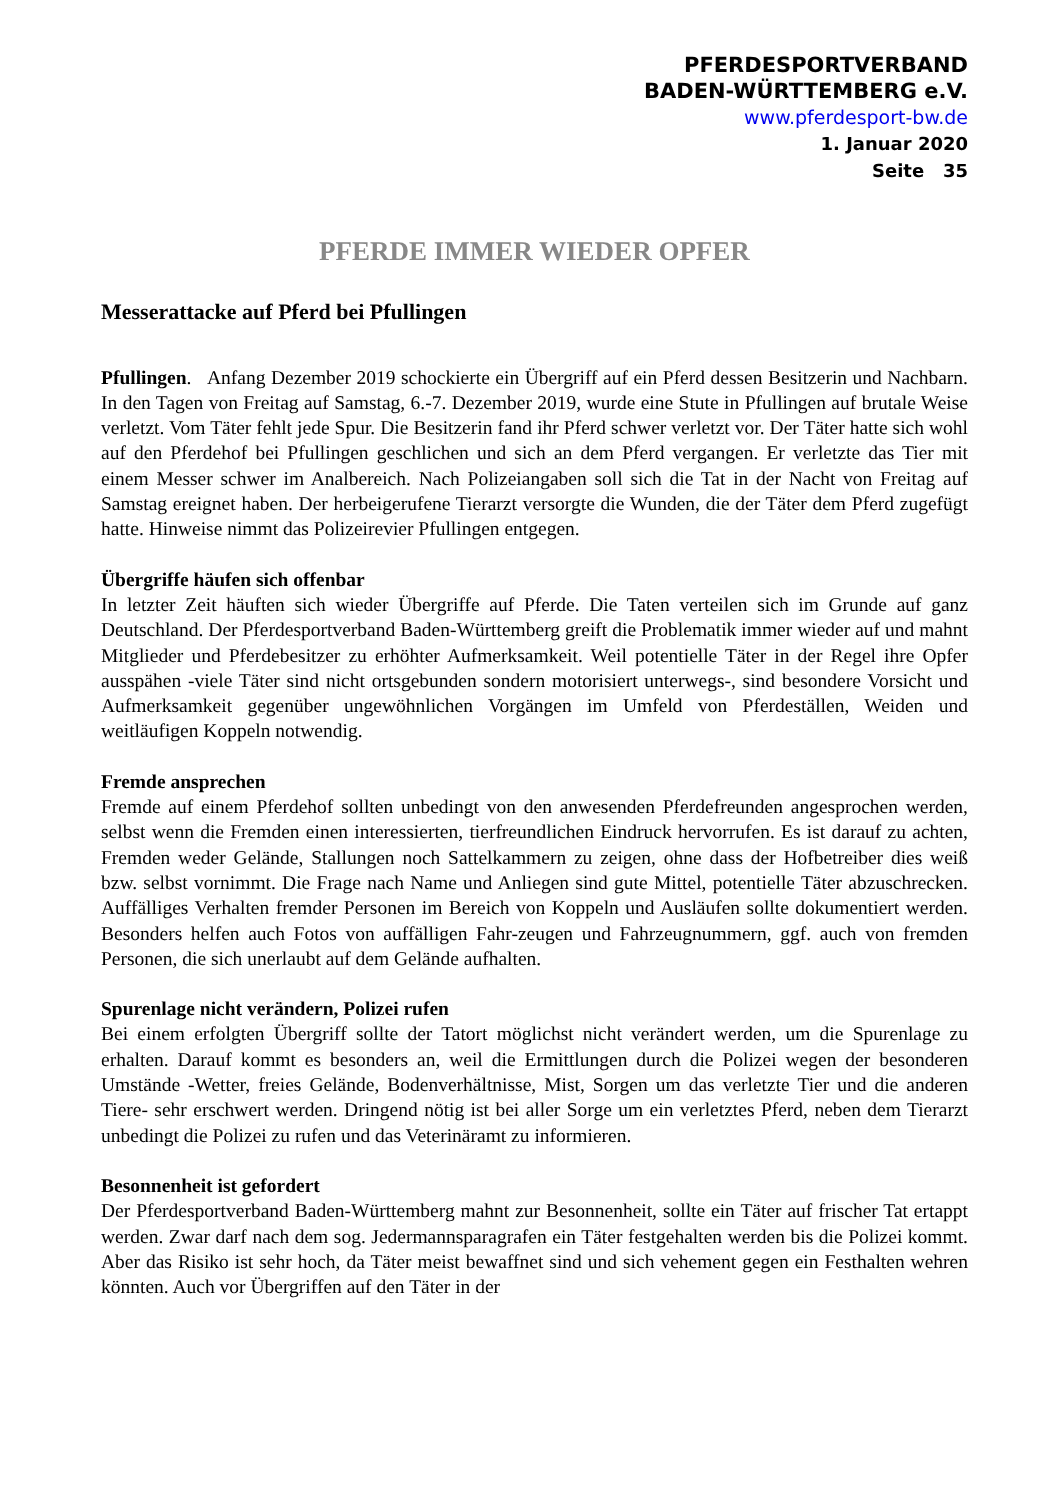PFERDESPORTVERBAND
BADEN-WÜRTTEMBERG e.V.
www.pferdesport-bw.de
1. Januar 2020
Seite 35
PFERDE IMMER WIEDER OPFER
Messerattacke auf Pferd bei Pfullingen
Pfullingen. Anfang Dezember 2019 schockierte ein Übergriff auf ein Pferd dessen Besitzerin und Nachbarn. In den Tagen von Freitag auf Samstag, 6.-7. Dezember 2019, wurde eine Stute in Pfullingen auf brutale Weise verletzt. Vom Täter fehlt jede Spur. Die Besitzerin fand ihr Pferd schwer verletzt vor. Der Täter hatte sich wohl auf den Pferdehof bei Pfullingen geschlichen und sich an dem Pferd vergangen. Er verletzte das Tier mit einem Messer schwer im Analbereich. Nach Polizeiangaben soll sich die Tat in der Nacht von Freitag auf Samstag ereignet haben. Der herbeigerufene Tierarzt versorgte die Wunden, die der Täter dem Pferd zugefügt hatte. Hinweise nimmt das Polizeirevier Pfullingen entgegen.
Übergriffe häufen sich offenbar
In letzter Zeit häuften sich wieder Übergriffe auf Pferde. Die Taten verteilen sich im Grunde auf ganz Deutschland. Der Pferdesportverband Baden-Württemberg greift die Problematik immer wieder auf und mahnt Mitglieder und Pferdebesitzer zu erhöhter Aufmerksamkeit. Weil potentielle Täter in der Regel ihre Opfer ausspähen -viele Täter sind nicht ortsgebunden sondern motorisiert unterwegs-, sind besondere Vorsicht und Aufmerksamkeit gegenüber ungewöhnlichen Vorgängen im Umfeld von Pferdeställen, Weiden und weitläufigen Koppeln notwendig.
Fremde ansprechen
Fremde auf einem Pferdehof sollten unbedingt von den anwesenden Pferdefreunden angesprochen werden, selbst wenn die Fremden einen interessierten, tierfreundlichen Eindruck hervorrufen. Es ist darauf zu achten, Fremden weder Gelände, Stallungen noch Sattelkammern zu zeigen, ohne dass der Hofbetreiber dies weiß bzw. selbst vornimmt. Die Frage nach Name und Anliegen sind gute Mittel, potentielle Täter abzuschrecken. Auffälliges Verhalten fremder Personen im Bereich von Koppeln und Ausläufen sollte dokumentiert werden. Besonders helfen auch Fotos von auffälligen Fahr-zeugen und Fahrzeugnummern, ggf. auch von fremden Personen, die sich unerlaubt auf dem Gelände aufhalten.
Spurenlage nicht verändern, Polizei rufen
Bei einem erfolgten Übergriff sollte der Tatort möglichst nicht verändert werden, um die Spurenlage zu erhalten. Darauf kommt es besonders an, weil die Ermittlungen durch die Polizei wegen der besonderen Umstände -Wetter, freies Gelände, Bodenverhältnisse, Mist, Sorgen um das verletzte Tier und die anderen Tiere- sehr erschwert werden. Dringend nötig ist bei aller Sorge um ein verletztes Pferd, neben dem Tierarzt unbedingt die Polizei zu rufen und das Veterinäramt zu informieren.
Besonnenheit ist gefordert
Der Pferdesportverband Baden-Württemberg mahnt zur Besonnenheit, sollte ein Täter auf frischer Tat ertappt werden. Zwar darf nach dem sog. Jedermannsparagrafen ein Täter festgehalten werden bis die Polizei kommt. Aber das Risiko ist sehr hoch, da Täter meist bewaffnet sind und sich vehement gegen ein Festhalten wehren könnten. Auch vor Übergriffen auf den Täter in der